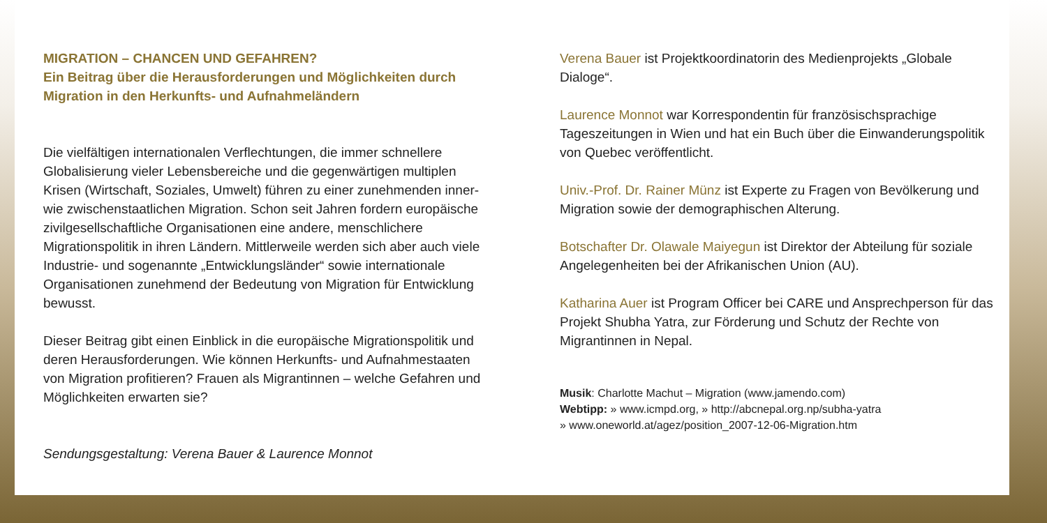MIGRATION – CHANCEN UND GEFAHREN?
Ein Beitrag über die Herausforderungen und Möglichkeiten durch Migration in den Herkunfts- und Aufnahmeländern
Die vielfältigen internationalen Verflechtungen, die immer schnellere Globalisierung vieler Lebensbereiche und die gegenwärtigen multiplen Krisen (Wirtschaft, Soziales, Umwelt) führen zu einer zunehmenden inner- wie zwischenstaatlichen Migration. Schon seit Jahren fordern europäische zivilgesellschaftliche Organisationen eine andere, menschlichere Migrationspolitik in ihren Ländern. Mittlerweile werden sich aber auch viele Industrie- und sogenannte „Entwicklungsländer“ sowie internationale Organisationen zunehmend der Bedeutung von Migration für Entwicklung bewusst.
Dieser Beitrag gibt einen Einblick in die europäische Migrationspolitik und deren Herausforderungen. Wie können Herkunfts- und Aufnahmestaaten von Migration profitieren? Frauen als Migrantinnen – welche Gefahren und Möglichkeiten erwarten sie?
Sendungsgestaltung: Verena Bauer & Laurence Monnot
Verena Bauer ist Projektkoordinatorin des Medienprojekts „Globale Dialoge“.
Laurence Monnot war Korrespondentin für französischsprachige Tageszeitungen in Wien und hat ein Buch über die Einwanderungspolitik von Quebec veröffentlicht.
Univ.-Prof. Dr. Rainer Münz ist Experte zu Fragen von Bevölkerung und Migration sowie der demographischen Alterung.
Botschafter Dr. Olawale Maiyegun ist Direktor der Abteilung für soziale Angelegenheiten bei der Afrikanischen Union (AU).
Katharina Auer ist Program Officer bei CARE und Ansprechperson für das Projekt Shubha Yatra, zur Förderung und Schutz der Rechte von Migrantinnen in Nepal.
Musik: Charlotte Machut – Migration (www.jamendo.com)
Webtipp: » www.icmpd.org, » http://abcnepal.org.np/subha-yatra
» www.oneworld.at/agez/position_2007-12-06-Migration.htm